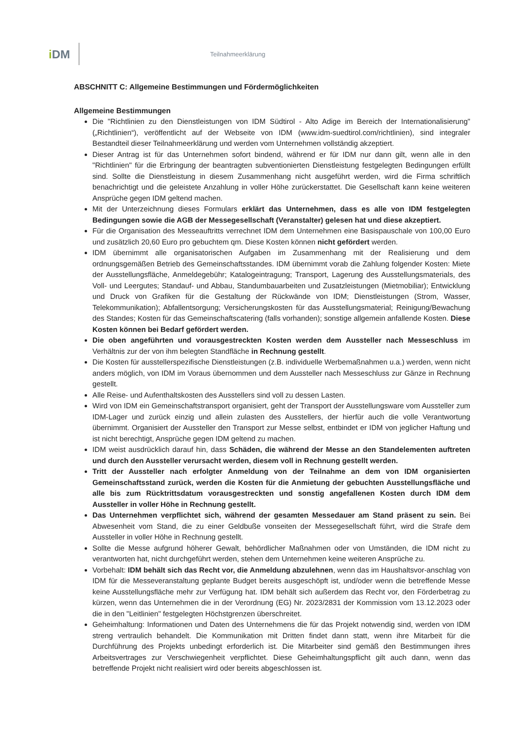i DM Teilnahmeerklärung
ABSCHNITT C: Allgemeine Bestimmungen und Fördermöglichkeiten
Allgemeine Bestimmungen
Die "Richtlinien zu den Dienstleistungen von IDM Südtirol - Alto Adige im Bereich der Internationalisierung" („Richtlinien“), veröffentlicht auf der Webseite von IDM (www.idm-suedtirol.com/richtlinien), sind integraler Bestandteil dieser Teilnahmeerklärung und werden vom Unternehmen vollständig akzeptiert.
Dieser Antrag ist für das Unternehmen sofort bindend, während er für IDM nur dann gilt, wenn alle in den "Richtlinien" für die Erbringung der beantragten subventionierten Dienstleistung festgelegten Bedingungen erfüllt sind. Sollte die Dienstleistung in diesem Zusammenhang nicht ausgeführt werden, wird die Firma schriftlich benachrichtigt und die geleistete Anzahlung in voller Höhe zurückerstattet. Die Gesellschaft kann keine weiteren Ansprüche gegen IDM geltend machen.
Mit der Unterzeichnung dieses Formulars erklärt das Unternehmen, dass es alle von IDM festgelegten Bedingungen sowie die AGB der Messegesellschaft (Veranstalter) gelesen hat und diese akzeptiert.
Für die Organisation des Messeauftritts verrechnet IDM dem Unternehmen eine Basispauschale von 100,00 Euro und zusätzlich 20,60 Euro pro gebuchtem qm. Diese Kosten können nicht gefördert werden.
IDM übernimmt alle organisatorischen Aufgaben im Zusammenhang mit der Realisierung und dem ordnungsgemäßen Betrieb des Gemeinschaftsstandes. IDM übernimmt vorab die Zahlung folgender Kosten: Miete der Ausstellungsfläche, Anmeldegebühr; Katalogeintragung; Transport, Lagerung des Ausstellungsmaterials, des Voll- und Leergutes; Standauf- und Abbau, Standumbauarbeiten und Zusatzleistungen (Mietmobiliar); Entwicklung und Druck von Grafiken für die Gestaltung der Rückwände von IDM; Dienstleistungen (Strom, Wasser, Telekommunikation); Abfallentsorgung; Versicherungskosten für das Ausstellungsmaterial; Reinigung/Bewachung des Standes; Kosten für das Gemeinschaftscatering (falls vorhanden); sonstige allgemein anfallende Kosten. Diese Kosten können bei Bedarf gefördert werden.
Die oben angeführten und vorausgestreckten Kosten werden dem Aussteller nach Messeschluss im Verhältnis zur der von ihm belegten Standfläche in Rechnung gestellt.
Die Kosten für ausstellerspezifische Dienstleistungen (z.B. individuelle Werbemaßnahmen u.a.) werden, wenn nicht anders möglich, von IDM im Voraus übernommen und dem Aussteller nach Messeschluss zur Gänze in Rechnung gestellt.
Alle Reise- und Aufenthaltskosten des Ausstellers sind voll zu dessen Lasten.
Wird von IDM ein Gemeinschaftstransport organisiert, geht der Transport der Ausstellungsware vom Aussteller zum IDM-Lager und zurück einzig und allein zulasten des Ausstellers, der hierfür auch die volle Verantwortung übernimmt. Organisiert der Aussteller den Transport zur Messe selbst, entbindet er IDM von jeglicher Haftung und ist nicht berechtigt, Ansprüche gegen IDM geltend zu machen.
IDM weist ausdrücklich darauf hin, dass Schäden, die während der Messe an den Standelementen auftreten und durch den Aussteller verursacht werden, diesem voll in Rechnung gestellt werden.
Tritt der Aussteller nach erfolgter Anmeldung von der Teilnahme an dem von IDM organisierten Gemeinschaftsstand zurück, werden die Kosten für die Anmietung der gebuchten Ausstellungsfläche und alle bis zum Rücktrittsdatum vorausgestreckten und sonstig angefallenen Kosten durch IDM dem Aussteller in voller Höhe in Rechnung gestellt.
Das Unternehmen verpflichtet sich, während der gesamten Messedauer am Stand präsent zu sein. Bei Abwesenheit vom Stand, die zu einer Geldbuße vonseiten der Messegesellschaft führt, wird die Strafe dem Aussteller in voller Höhe in Rechnung gestellt.
Sollte die Messe aufgrund höherer Gewalt, behördlicher Maßnahmen oder von Umständen, die IDM nicht zu verantworten hat, nicht durchgeführt werden, stehen dem Unternehmen keine weiteren Ansprüche zu.
Vorbehalt: IDM behält sich das Recht vor, die Anmeldung abzulehnen, wenn das im Haushaltsvor-anschlag von IDM für die Messeveranstaltung geplante Budget bereits ausgeschöpft ist, und/oder wenn die betreffende Messe keine Ausstellungsfläche mehr zur Verfügung hat. IDM behält sich außerdem das Recht vor, den Förderbetrag zu kürzen, wenn das Unternehmen die in der Verordnung (EG) Nr. 2023/2831 der Kommission vom 13.12.2023 oder die in den "Leitlinien" festgelegten Höchstgrenzen überschreitet.
Geheimhaltung: Informationen und Daten des Unternehmens die für das Projekt notwendig sind, werden von IDM streng vertraulich behandelt. Die Kommunikation mit Dritten findet dann statt, wenn ihre Mitarbeit für die Durchführung des Projekts unbedingt erforderlich ist. Die Mitarbeiter sind gemäß den Bestimmungen ihres Arbeitsvertrages zur Verschwiegenheit verpflichtet. Diese Geheimhaltungspflicht gilt auch dann, wenn das betreffende Projekt nicht realisiert wird oder bereits abgeschlossen ist.